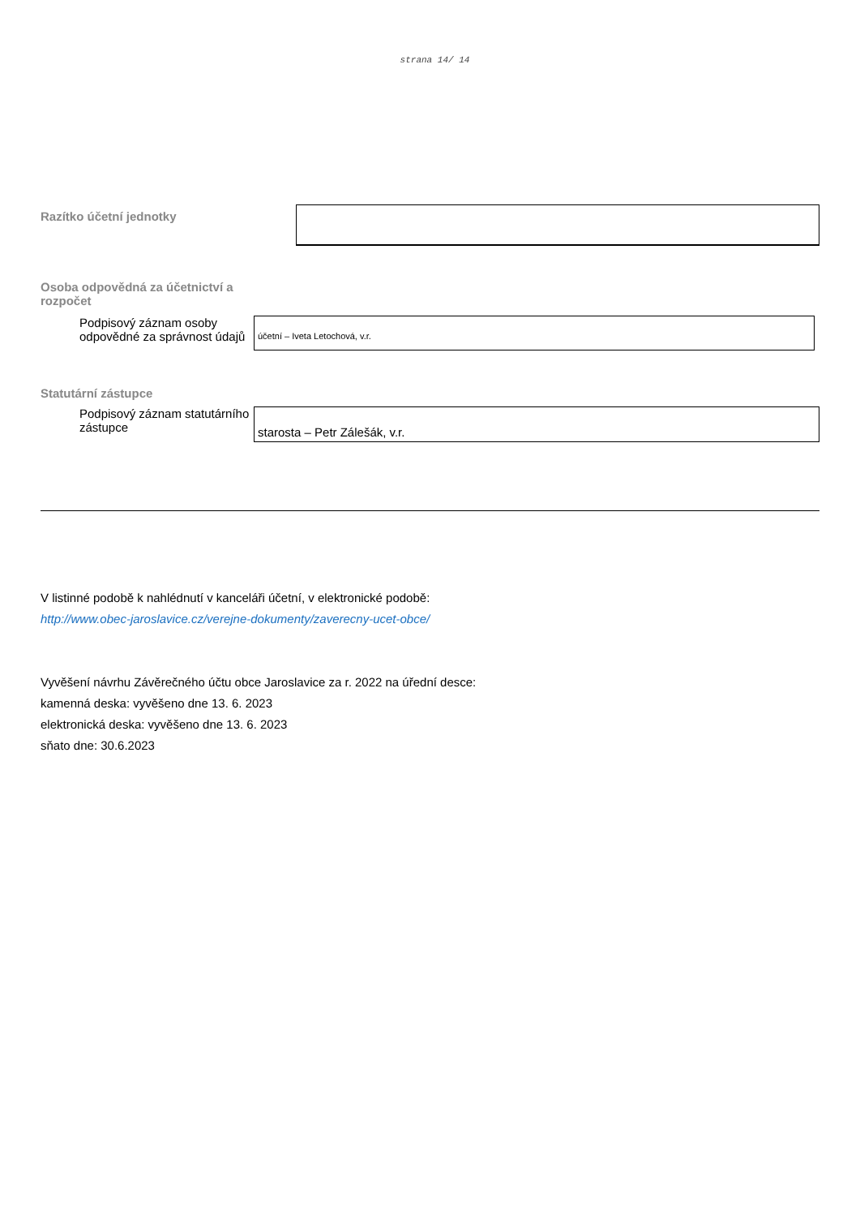strana 14/ 14
Razítko účetní jednotky
Osoba odpovědná za účetnictví a rozpočet
Podpisový záznam osoby odpovědné za správnost údajů
účetní – Iveta Letochová, v.r.
Statutární zástupce
Podpisový záznam statutárního zástupce
starosta – Petr Zálešák, v.r.
V listinné podobě k nahlédnutí v kanceláři účetní, v elektronické podobě:
http://www.obec-jaroslavice.cz/verejne-dokumenty/zaverecny-ucet-obce/
Vyvěšení návrhu Závěrečného účtu obce Jaroslavice za r. 2022 na úřední desce:
kamenná deska: vyvěšeno dne 13. 6. 2023
elektronická deska: vyvěšeno dne 13. 6. 2023
sňato dne: 30.6.2023